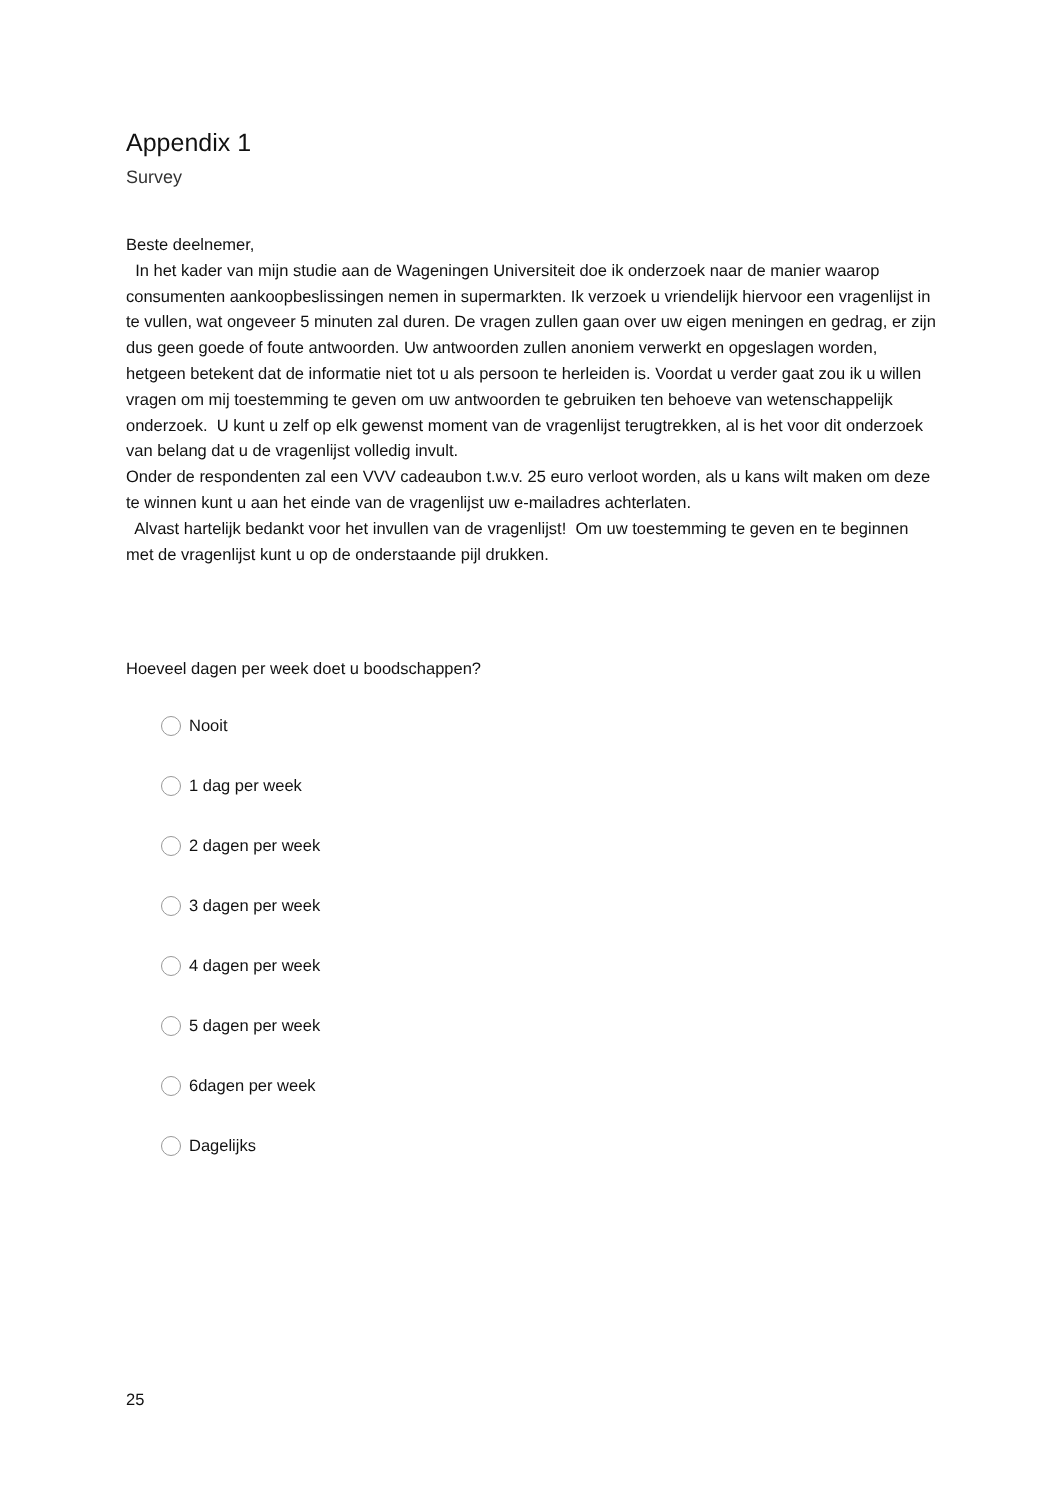Appendix 1
Survey
Beste deelnemer,
In het kader van mijn studie aan de Wageningen Universiteit doe ik onderzoek naar de manier waarop consumenten aankoopbeslissingen nemen in supermarkten. Ik verzoek u vriendelijk hiervoor een vragenlijst in te vullen, wat ongeveer 5 minuten zal duren. De vragen zullen gaan over uw eigen meningen en gedrag, er zijn dus geen goede of foute antwoorden. Uw antwoorden zullen anoniem verwerkt en opgeslagen worden, hetgeen betekent dat de informatie niet tot u als persoon te herleiden is. Voordat u verder gaat zou ik u willen vragen om mij toestemming te geven om uw antwoorden te gebruiken ten behoeve van wetenschappelijk onderzoek. U kunt u zelf op elk gewenst moment van de vragenlijst terugtrekken, al is het voor dit onderzoek van belang dat u de vragenlijst volledig invult.
Onder de respondenten zal een VVV cadeaubon t.w.v. 25 euro verloot worden, als u kans wilt maken om deze te winnen kunt u aan het einde van de vragenlijst uw e-mailadres achterlaten.
Alvast hartelijk bedankt voor het invullen van de vragenlijst! Om uw toestemming te geven en te beginnen met de vragenlijst kunt u op de onderstaande pijl drukken.
Hoeveel dagen per week doet u boodschappen?
Nooit
1 dag per week
2 dagen per week
3 dagen per week
4 dagen per week
5 dagen per week
6dagen per week
Dagelijks
25